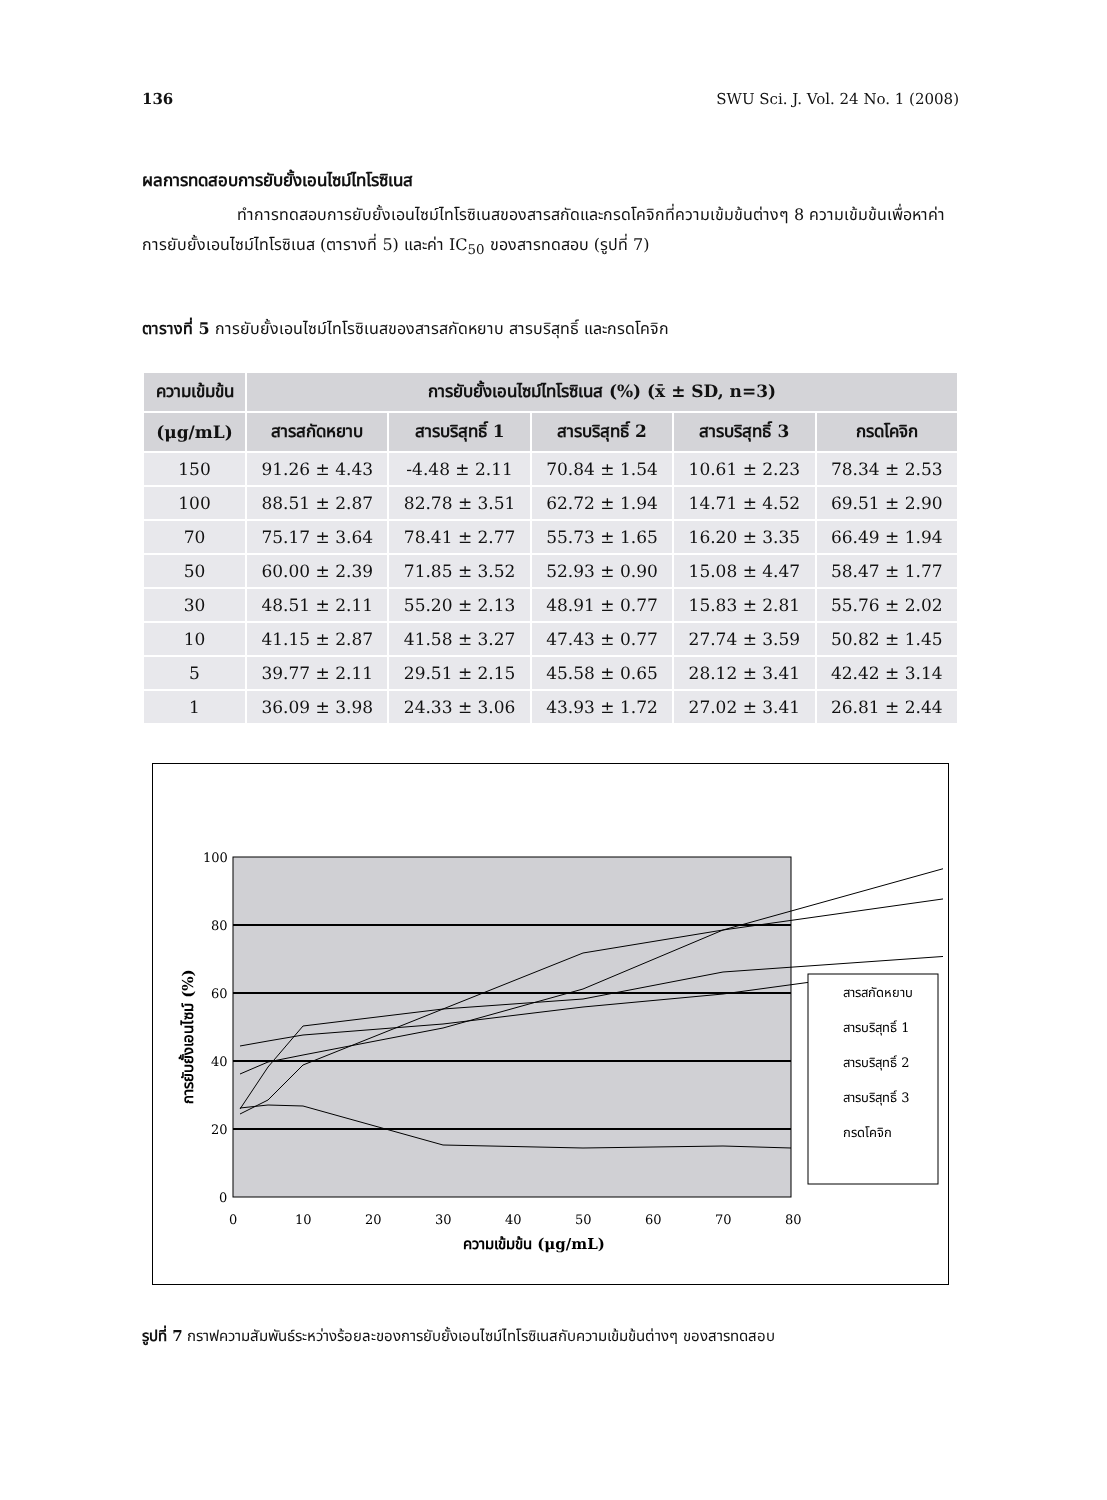136 SWU Sci. J. Vol. 24 No. 1 (2008)
ผลการทดสอบการยับยั้งเอนไซม์ไทโรซิเนส
ทำการทดสอบการยับยั้งเอนไซม์ไทโรซิเนสของสารสกัดและกรดโคจิกที่ความเข้มข้นต่างๆ 8 ความเข้มข้นเพื่อหาค่าการยับยั้งเอนไซม์ไทโรซิเนส (ตารางที่ 5) และค่า IC<sub>50</sub> ของสารทดสอบ (รูปที่ 7)
ตารางที่ 5 การยับยั้งเอนไซม์ไทโรซิเนสของสารสกัดหยาบ สารบริสุทธิ์ และกรดโคจิก
| ความเข้มข้น | การยับยั้งเอนไซม์ไทโรซิเนส (%) (x̄ ± SD, n=3) | | | | |
| --- | --- | --- | --- | --- | --- |
| (μg/mL) | สารสกัดหยาบ | สารบริสุทธิ์ 1 | สารบริสุทธิ์ 2 | สารบริสุทธิ์ 3 | กรดโคจิก |
| 150 | 91.26 ± 4.43 | -4.48 ± 2.11 | 70.84 ± 1.54 | 10.61 ± 2.23 | 78.34 ± 2.53 |
| 100 | 88.51 ± 2.87 | 82.78 ± 3.51 | 62.72 ± 1.94 | 14.71 ± 4.52 | 69.51 ± 2.90 |
| 70 | 75.17 ± 3.64 | 78.41 ± 2.77 | 55.73 ± 1.65 | 16.20 ± 3.35 | 66.49 ± 1.94 |
| 50 | 60.00 ± 2.39 | 71.85 ± 3.52 | 52.93 ± 0.90 | 15.08 ± 4.47 | 58.47 ± 1.77 |
| 30 | 48.51 ± 2.11 | 55.20 ± 2.13 | 48.91 ± 0.77 | 15.83 ± 2.81 | 55.76 ± 2.02 |
| 10 | 41.15 ± 2.87 | 41.58 ± 3.27 | 47.43 ± 0.77 | 27.74 ± 3.59 | 50.82 ± 1.45 |
| 5 | 39.77 ± 2.11 | 29.51 ± 2.15 | 45.58 ± 0.65 | 28.12 ± 3.41 | 42.42 ± 3.14 |
| 1 | 36.09 ± 3.98 | 24.33 ± 3.06 | 43.93 ± 1.72 | 27.02 ± 3.41 | 26.81 ± 2.44 |
100
80
60
40
20
0
0
10
20
30
40
50
60
70
80
ความเข้มข้น (μg/mL)
การยับยั้งเอนไซม์ (%)
สารสกัดหยาบ
สารบริสุทธิ์ 1
สารบริสุทธิ์ 2
สารบริสุทธิ์ 3
กรดโคจิก
รูปที่ 7 กราฟความสัมพันธ์ระหว่างร้อยละของการยับยั้งเอนไซม์ไทโรซิเนสกับความเข้มข้นต่างๆ ของสารทดสอบ